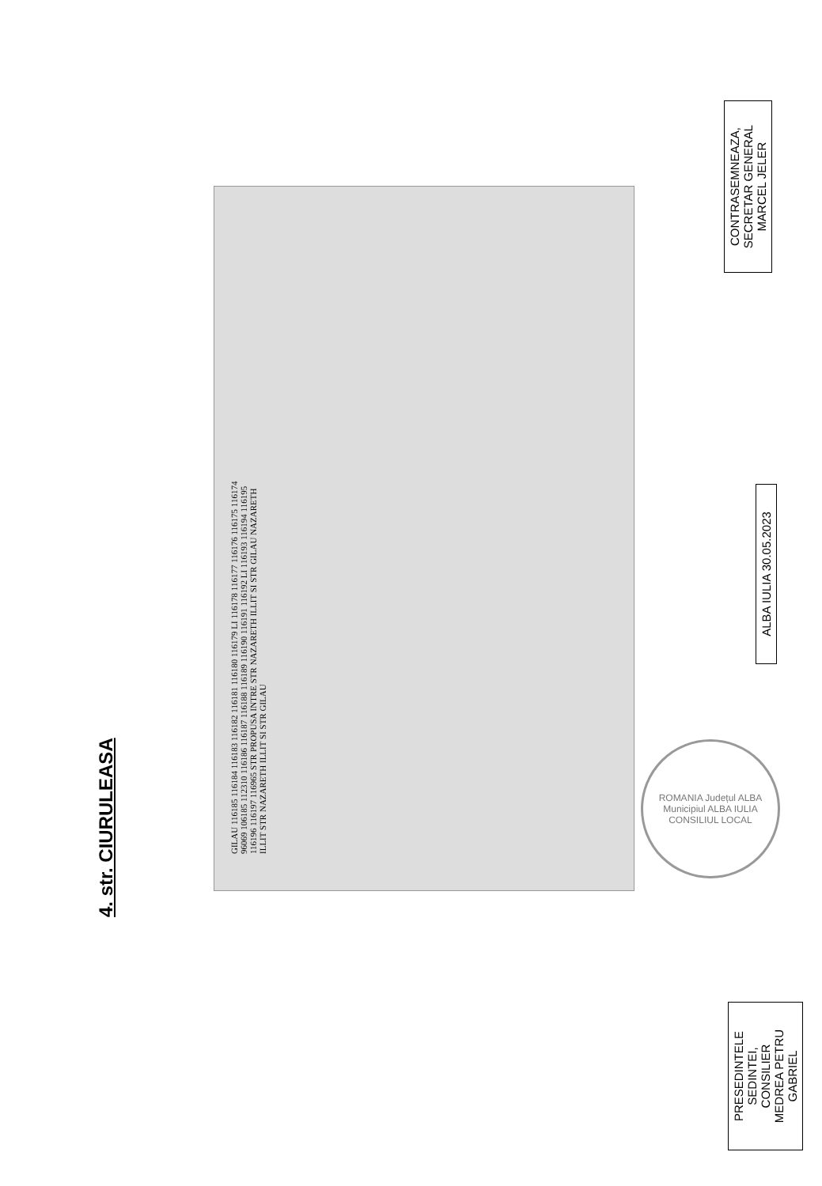4. str. CIURULEASA
GILAU 116185 116184 116183 116182 116181 116180 116179 LI 116178 116177 116176 116175 116174 96069 106185 112310 116186 116187 116188 116189 116190 116191 116192 LI 116193 116194 116195 116196 116197 116965 STR PROPUSA INTRE STR NAZARETH ILLIT SI STR GILAU NAZARETH ILLIT STR NAZARETH ILLIT SI STR GILAU
ROMANIA Județul ALBA Municipiul ALBA IULIA CONSILIUL LOCAL
PRESEDINTELE SEDINTEI,
CONSILIER
MEDREA PETRU GABRIEL
ALBA IULIA 30.05.2023
CONTRASEMNEAZA,
SECRETAR GENERAL
MARCEL JELER